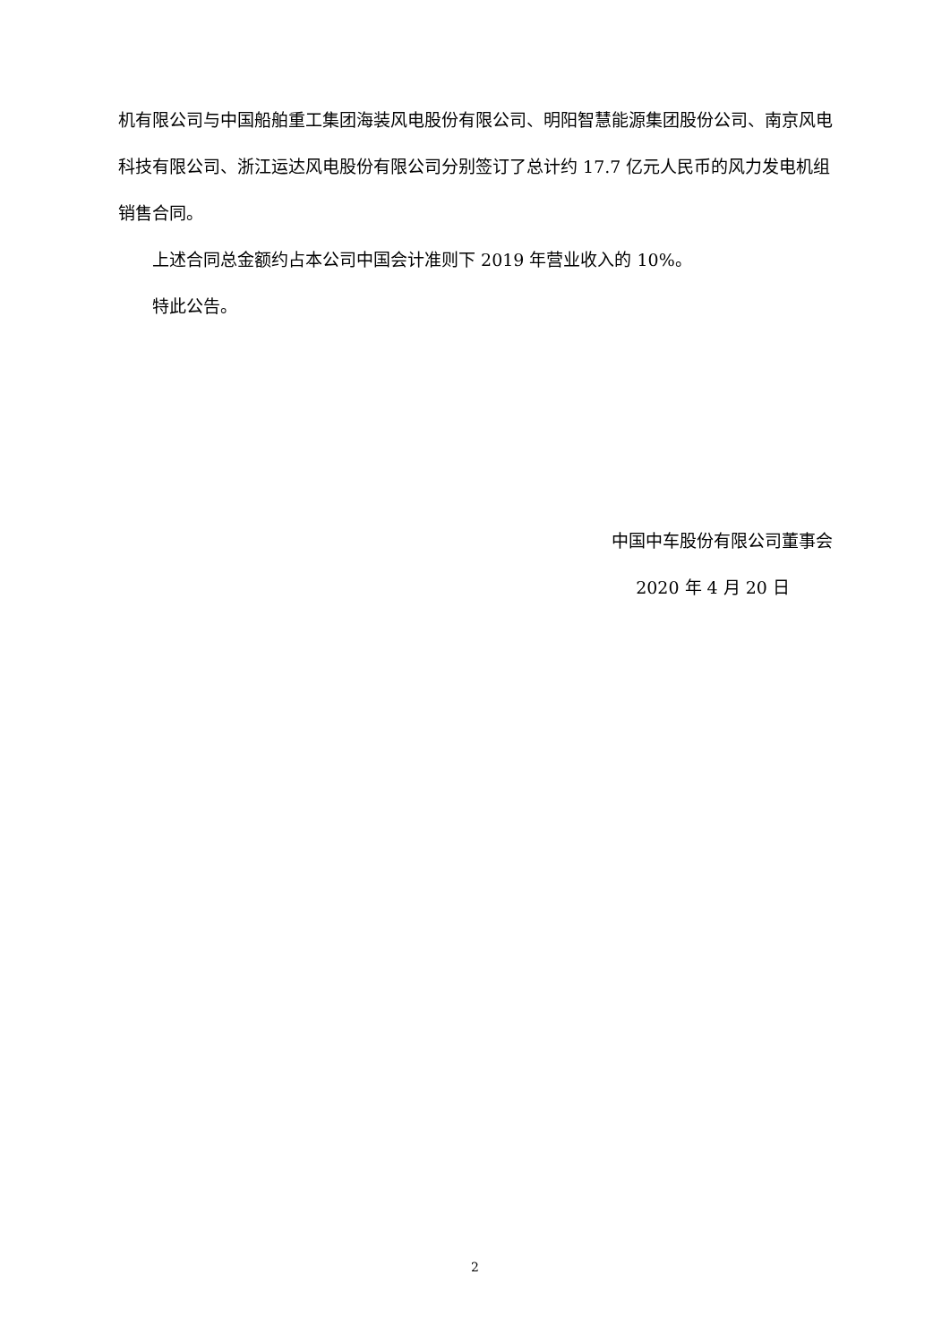机有限公司与中国船舶重工集团海装风电股份有限公司、明阳智慧能源集团股份公司、南京风电科技有限公司、浙江运达风电股份有限公司分别签订了总计约 17.7 亿元人民币的风力发电机组销售合同。
上述合同总金额约占本公司中国会计准则下 2019 年营业收入的 10%。
特此公告。
中国中车股份有限公司董事会
2020 年 4 月 20 日
2